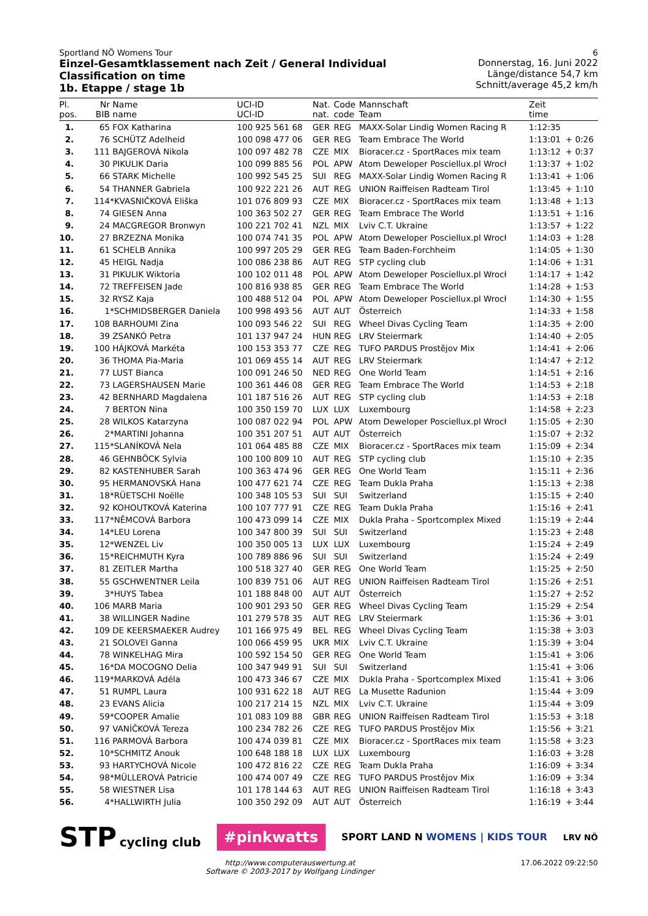Sportland NÖ Womens Tour 6
Einzel-Gesamtklassement nach Zeit / General Individual Classification on time
1b. Etappe / stage 1b
Donnerstag, 16. Juni 2022
Länge/distance 54,7 km
Schnitt/average 45,2 km/h
| Pl. pos. | Nr BIB | Name name | UCI-ID UCI-ID | Nat. nat. | Code code | Mannschaft Team | Zeit time | |
| --- | --- | --- | --- | --- | --- | --- | --- | --- |
| 1. | 65 | FOX Katharina | 100 925 561 68 | GER | REG | MAXX-Solar Lindig Women Racing R | 1:12:35 | |
| 2. | 76 | SCHÜTZ Adelheid | 100 098 477 06 | GER | REG | Team Embrace The World | 1:13:01 | + 0:26 |
| 3. | 111 | BAJGEROVÁ Nikola | 100 097 482 78 | CZE | MIX | Bioracer.cz - SportRaces mix team | 1:13:12 | + 0:37 |
| 4. | 30 | PIKULIK Daria | 100 099 885 56 | POL | APW | Atom Deweloper Posciellux.pl Wrocł | 1:13:37 | + 1:02 |
| 5. | 66 | STARK Michelle | 100 992 545 25 | SUI | REG | MAXX-Solar Lindig Women Racing R | 1:13:41 | + 1:06 |
| 6. | 54 | THANNER Gabriela | 100 922 221 26 | AUT | REG | UNION Raiffeisen Radteam Tirol | 1:13:45 | + 1:10 |
| 7. | 114 | *KVASNIČKOVÁ Eliška | 101 076 809 93 | CZE | MIX | Bioracer.cz - SportRaces mix team | 1:13:48 | + 1:13 |
| 8. | 74 | GIESEN Anna | 100 363 502 27 | GER | REG | Team Embrace The World | 1:13:51 | + 1:16 |
| 9. | 24 | MACGREGOR Bronwyn | 100 221 702 41 | NZL | MIX | Lviv C.T. Ukraine | 1:13:57 | + 1:22 |
| 10. | 27 | BRZEZNA Monika | 100 074 741 35 | POL | APW | Atom Deweloper Posciellux.pl Wrocł | 1:14:03 | + 1:28 |
| 11. | 61 | SCHELB Annika | 100 997 205 29 | GER | REG | Team Baden-Forchheim | 1:14:05 | + 1:30 |
| 12. | 45 | HEIGL Nadja | 100 086 238 86 | AUT | REG | STP cycling club | 1:14:06 | + 1:31 |
| 13. | 31 | PIKULIK Wiktoria | 100 102 011 48 | POL | APW | Atom Deweloper Posciellux.pl Wrocł | 1:14:17 | + 1:42 |
| 14. | 72 | TREFFEISEN Jade | 100 816 938 85 | GER | REG | Team Embrace The World | 1:14:28 | + 1:53 |
| 15. | 32 | RYSZ Kaja | 100 488 512 04 | POL | APW | Atom Deweloper Posciellux.pl Wrocł | 1:14:30 | + 1:55 |
| 16. | 1 | *SCHMIDSBERGER Daniela | 100 998 493 56 | AUT | AUT | Österreich | 1:14:33 | + 1:58 |
| 17. | 108 | BARHOUMI Zina | 100 093 546 22 | SUI | REG | Wheel Divas Cycling Team | 1:14:35 | + 2:00 |
| 18. | 39 | ZSANKÓ Petra | 101 137 947 24 | HUN | REG | LRV Steiermark | 1:14:40 | + 2:05 |
| 19. | 100 | HÁJKOVÁ Markéta | 100 153 353 77 | CZE | REG | TUFO PARDUS Prostějov Mix | 1:14:41 | + 2:06 |
| 20. | 36 | THOMA Pia-Maria | 101 069 455 14 | AUT | REG | LRV Steiermark | 1:14:47 | + 2:12 |
| 21. | 77 | LUST Bianca | 100 091 246 50 | NED | REG | One World Team | 1:14:51 | + 2:16 |
| 22. | 73 | LAGERSHAUSEN Marie | 100 361 446 08 | GER | REG | Team Embrace The World | 1:14:53 | + 2:18 |
| 23. | 42 | BERNHARD Magdalena | 101 187 516 26 | AUT | REG | STP cycling club | 1:14:53 | + 2:18 |
| 24. | 7 | BERTON Nina | 100 350 159 70 | LUX | LUX | Luxembourg | 1:14:58 | + 2:23 |
| 25. | 28 | WILKOS Katarzyna | 100 087 022 94 | POL | APW | Atom Deweloper Posciellux.pl Wrocł | 1:15:05 | + 2:30 |
| 26. | 2 | *MARTINI Johanna | 100 351 207 51 | AUT | AUT | Österreich | 1:15:07 | + 2:32 |
| 27. | 115 | *SLANÍKOVÁ Nela | 101 064 485 88 | CZE | MIX | Bioracer.cz - SportRaces mix team | 1:15:09 | + 2:34 |
| 28. | 46 | GEHNBÖCK Sylvia | 100 100 809 10 | AUT | REG | STP cycling club | 1:15:10 | + 2:35 |
| 29. | 82 | KASTENHUBER Sarah | 100 363 474 96 | GER | REG | One World Team | 1:15:11 | + 2:36 |
| 30. | 95 | HERMANOVSKÁ Hana | 100 477 621 74 | CZE | REG | Team Dukla Praha | 1:15:13 | + 2:38 |
| 31. | 18 | *RÜETSCHI Noëlle | 100 348 105 53 | SUI | SUI | Switzerland | 1:15:15 | + 2:40 |
| 32. | 92 | KOHOUTKOVÁ Katerina | 100 107 777 91 | CZE | REG | Team Dukla Praha | 1:15:16 | + 2:41 |
| 33. | 117 | *NĚMCOVÁ Barbora | 100 473 099 14 | CZE | MIX | Dukla Praha - Sportcomplex Mixed | 1:15:19 | + 2:44 |
| 34. | 14 | *LEU Lorena | 100 347 800 39 | SUI | SUI | Switzerland | 1:15:23 | + 2:48 |
| 35. | 12 | *WENZEL Liv | 100 350 005 13 | LUX | LUX | Luxembourg | 1:15:24 | + 2:49 |
| 36. | 15 | *REICHMUTH Kyra | 100 789 886 96 | SUI | SUI | Switzerland | 1:15:24 | + 2:49 |
| 37. | 81 | ZEITLER Martha | 100 518 327 40 | GER | REG | One World Team | 1:15:25 | + 2:50 |
| 38. | 55 | GSCHWENTNER Leila | 100 839 751 06 | AUT | REG | UNION Raiffeisen Radteam Tirol | 1:15:26 | + 2:51 |
| 39. | 3 | *HUYS Tabea | 101 188 848 00 | AUT | AUT | Österreich | 1:15:27 | + 2:52 |
| 40. | 106 | MARB Maria | 100 901 293 50 | GER | REG | Wheel Divas Cycling Team | 1:15:29 | + 2:54 |
| 41. | 38 | WILLINGER Nadine | 101 279 578 35 | AUT | REG | LRV Steiermark | 1:15:36 | + 3:01 |
| 42. | 109 | DE KEERSMAEKER Audrey | 101 166 975 49 | BEL | REG | Wheel Divas Cycling Team | 1:15:38 | + 3:03 |
| 43. | 21 | SOLOVEI Ganna | 100 066 459 95 | UKR | MIX | Lviv C.T. Ukraine | 1:15:39 | + 3:04 |
| 44. | 78 | WINKELHAG Mira | 100 592 154 50 | GER | REG | One World Team | 1:15:41 | + 3:06 |
| 45. | 16 | *DA MOCOGNO Delia | 100 347 949 91 | SUI | SUI | Switzerland | 1:15:41 | + 3:06 |
| 46. | 119 | *MARKOVÁ Adéla | 100 473 346 67 | CZE | MIX | Dukla Praha - Sportcomplex Mixed | 1:15:41 | + 3:06 |
| 47. | 51 | RUMPL Laura | 100 931 622 18 | AUT | REG | La Musette Radunion | 1:15:44 | + 3:09 |
| 48. | 23 | EVANS Alicia | 100 217 214 15 | NZL | MIX | Lviv C.T. Ukraine | 1:15:44 | + 3:09 |
| 49. | 59 | *COOPER Amalie | 101 083 109 88 | GBR | REG | UNION Raiffeisen Radteam Tirol | 1:15:53 | + 3:18 |
| 50. | 97 | VANÍČKOVÁ Tereza | 100 234 782 26 | CZE | REG | TUFO PARDUS Prostějov Mix | 1:15:56 | + 3:21 |
| 51. | 116 | PARMOVÁ Barbora | 100 474 039 81 | CZE | MIX | Bioracer.cz - SportRaces mix team | 1:15:58 | + 3:23 |
| 52. | 10 | *SCHMITZ Anouk | 100 648 188 18 | LUX | LUX | Luxembourg | 1:16:03 | + 3:28 |
| 53. | 93 | HARTYCHOVÁ Nicole | 100 472 816 22 | CZE | REG | Team Dukla Praha | 1:16:09 | + 3:34 |
| 54. | 98 | *MÜLLEROVÁ Patricie | 100 474 007 49 | CZE | REG | TUFO PARDUS Prostějov Mix | 1:16:09 | + 3:34 |
| 55. | 58 | WIESTNER Lisa | 101 178 144 63 | AUT | REG | UNION Raiffeisen Radteam Tirol | 1:16:18 | + 3:43 |
| 56. | 4 | *HALLWIRTH Julia | 100 350 292 09 | AUT | AUT | Österreich | 1:16:19 | + 3:44 |
STP cycling club
#pinkwatts
SPORT LAND N WOMENS | KIDS TOUR
LRV NÖ
http://www.computerauswertung.at
Software © 2003-2017 by Wolfgang Lindinger 17.06.2022 09:22:50